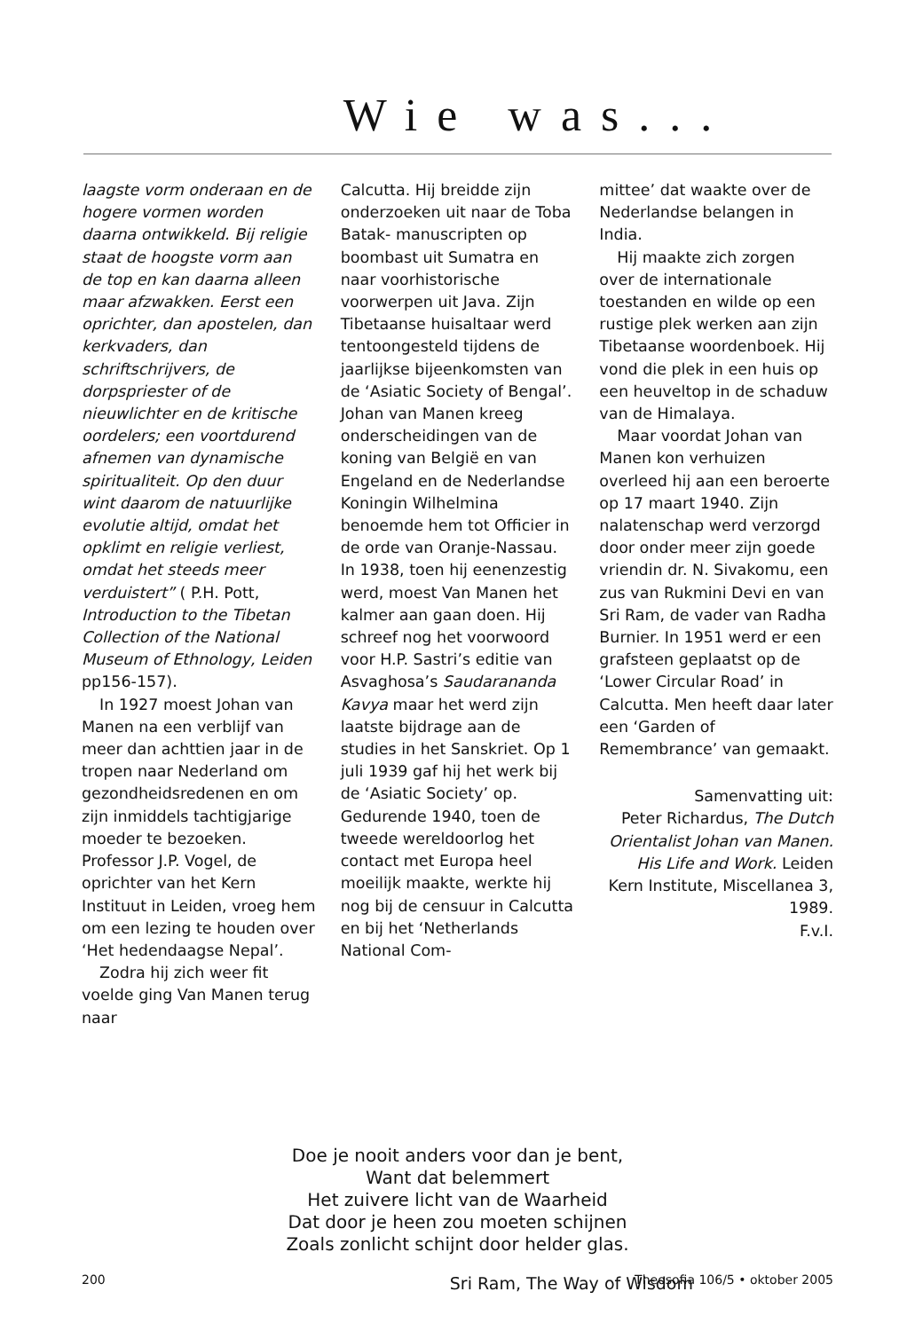Wie was...
laagste vorm onderaan en de hogere vormen worden daarna ontwikkeld. Bij religie staat de hoogste vorm aan de top en kan daarna alleen maar afzwakken. Eerst een oprichter, dan apostelen, dan kerkvaders, dan schriftschrijvers, de dorpspriester of de nieuwlichter en de kritische oordelers; een voortdurend afnemen van dynamische spiritualiteit. Op den duur wint daarom de natuurlijke evolutie altijd, omdat het opklimt en religie verliest, omdat het steeds meer verduistert” ( P.H. Pott, Introduction to the Tibetan Collection of the National Museum of Ethnology, Leiden pp156-157).
In 1927 moest Johan van Manen na een verblijf van meer dan achttien jaar in de tropen naar Nederland om gezondheidsredenen en om zijn inmiddels tachtigjarige moeder te bezoeken. Professor J.P. Vogel, de oprichter van het Kern Instituut in Leiden, vroeg hem om een lezing te houden over ‘Het hedendaagse Nepal’.
Zodra hij zich weer fit voelde ging Van Manen terug naar
Calcutta. Hij breidde zijn onderzoeken uit naar de Toba Batak- manuscripten op boombast uit Sumatra en naar voorhistorische voorwerpen uit Java. Zijn Tibetaanse huisaltaar werd tentoongesteld tijdens de jaarlijkse bijeenkomsten van de ‘Asiatic Society of Bengal’. Johan van Manen kreeg onderscheidingen van de koning van België en van Engeland en de Nederlandse Koningin Wilhelmina benoemde hem tot Officier in de orde van Oranje-Nassau. In 1938, toen hij eenenzestig werd, moest Van Manen het kalmer aan gaan doen. Hij schreef nog het voorwoord voor H.P. Sastri’s editie van Asvaghosa’s Saudarananda Kavya maar het werd zijn laatste bijdrage aan de studies in het Sanskriet. Op 1 juli 1939 gaf hij het werk bij de ‘Asiatic Society’ op. Gedurende 1940, toen de tweede wereldoorlog het contact met Europa heel moeilijk maakte, werkte hij nog bij de censuur in Calcutta en bij het ‘Netherlands National Com-
mittee’ dat waakte over de Nederlandse belangen in India.
Hij maakte zich zorgen over de internationale toestanden en wilde op een rustige plek werken aan zijn Tibetaanse woordenboek. Hij vond die plek in een huis op een heuveltop in de schaduw van de Himalaya.
Maar voordat Johan van Manen kon verhuizen overleed hij aan een beroerte op 17 maart 1940. Zijn nalatenschap werd verzorgd door onder meer zijn goede vriendin dr. N. Sivakomu, een zus van Rukmini Devi en van Sri Ram, de vader van Radha Burnier. In 1951 werd er een grafsteen geplaatst op de ‘Lower Circular Road’ in Calcutta. Men heeft daar later een ‘Garden of Remembrance’ van gemaakt.
Samenvatting uit:
Peter Richardus, The Dutch Orientalist Johan van Manen. His Life and Work. Leiden Kern Institute, Miscellanea 3, 1989.
F.v.I.
Doe je nooit anders voor dan je bent,
Want dat belemmert
Het zuivere licht van de Waarheid
Dat door je heen zou moeten schijnen
Zoals zonlicht schijnt door helder glas.
Sri Ram, The Way of Wisdom
200 Theosofia 106/5 • oktober 2005